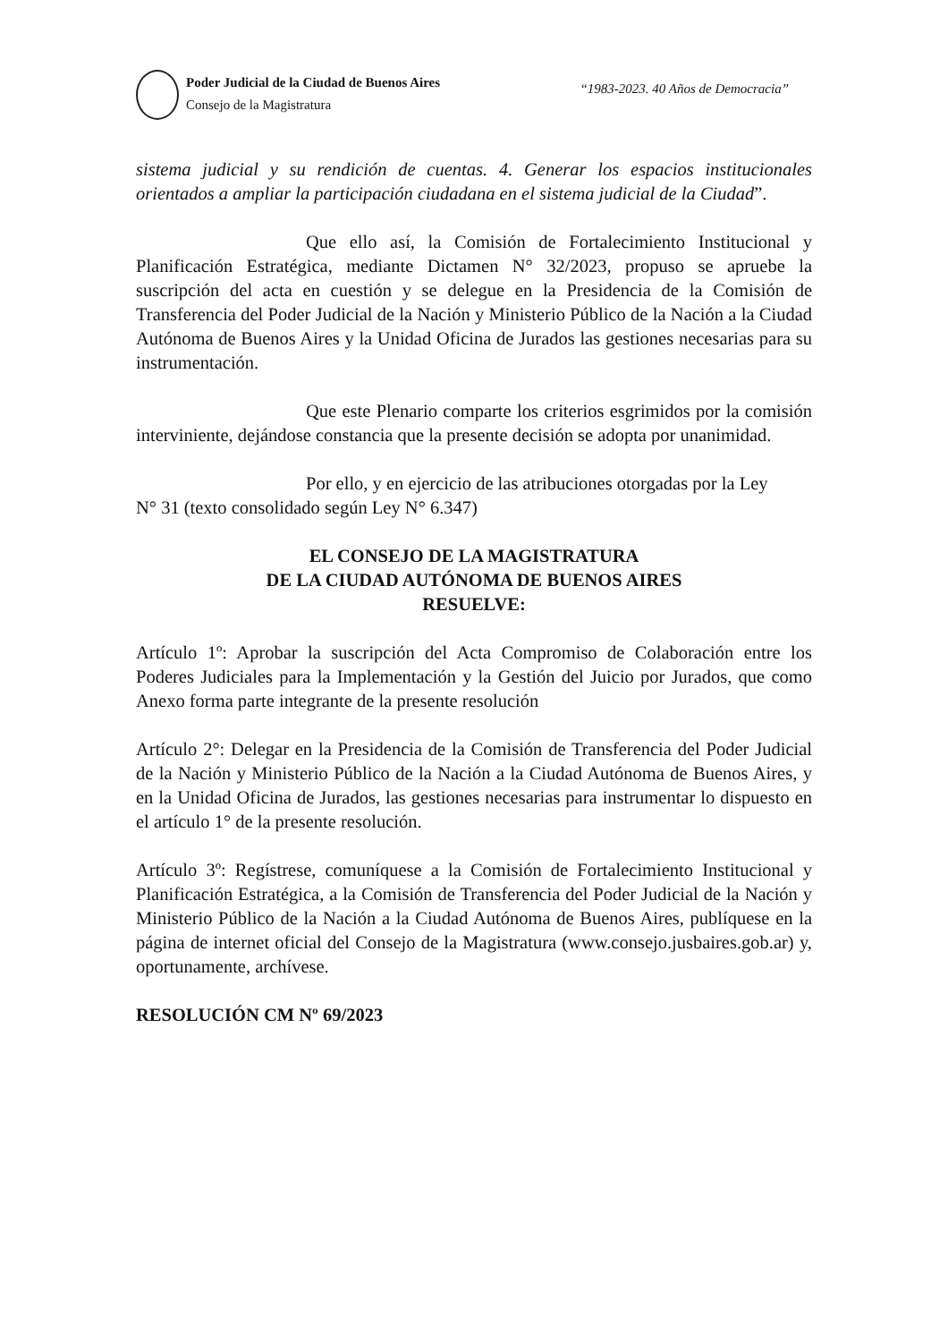Poder Judicial de la Ciudad de Buenos Aires
Consejo de la Magistratura
“1983-2023. 40 Años de Democracia”
sistema judicial y su rendición de cuentas. 4. Generar los espacios institucionales orientados a ampliar la participación ciudadana en el sistema judicial de la Ciudad”.
Que ello así, la Comisión de Fortalecimiento Institucional y Planificación Estratégica, mediante Dictamen N° 32/2023, propuso se apruebe la suscripción del acta en cuestión y se delegue en la Presidencia de la Comisión de Transferencia del Poder Judicial de la Nación y Ministerio Público de la Nación a la Ciudad Autónoma de Buenos Aires y la Unidad Oficina de Jurados las gestiones necesarias para su instrumentación.
Que este Plenario comparte los criterios esgrimidos por la comisión interviniente, dejándose constancia que la presente decisión se adopta por unanimidad.
Por ello, y en ejercicio de las atribuciones otorgadas por la Ley
N° 31 (texto consolidado según Ley N° 6.347)
EL CONSEJO DE LA MAGISTRATURA
DE LA CIUDAD AUTÓNOMA DE BUENOS AIRES
RESUELVE:
Artículo 1º: Aprobar la suscripción del Acta Compromiso de Colaboración entre los Poderes Judiciales para la Implementación y la Gestión del Juicio por Jurados, que como Anexo forma parte integrante de la presente resolución
Artículo 2°: Delegar en la Presidencia de la Comisión de Transferencia del Poder Judicial de la Nación y Ministerio Público de la Nación a la Ciudad Autónoma de Buenos Aires, y en la Unidad Oficina de Jurados, las gestiones necesarias para instrumentar lo dispuesto en el artículo 1° de la presente resolución.
Artículo 3º: Regístrese, comuníquese a la Comisión de Fortalecimiento Institucional y Planificación Estratégica, a la Comisión de Transferencia del Poder Judicial de la Nación y Ministerio Público de la Nación a la Ciudad Autónoma de Buenos Aires, publíquese en la página de internet oficial del Consejo de la Magistratura (www.consejo.jusbaires.gob.ar) y, oportunamente, archívese.
RESOLUCIÓN CM Nº 69/2023